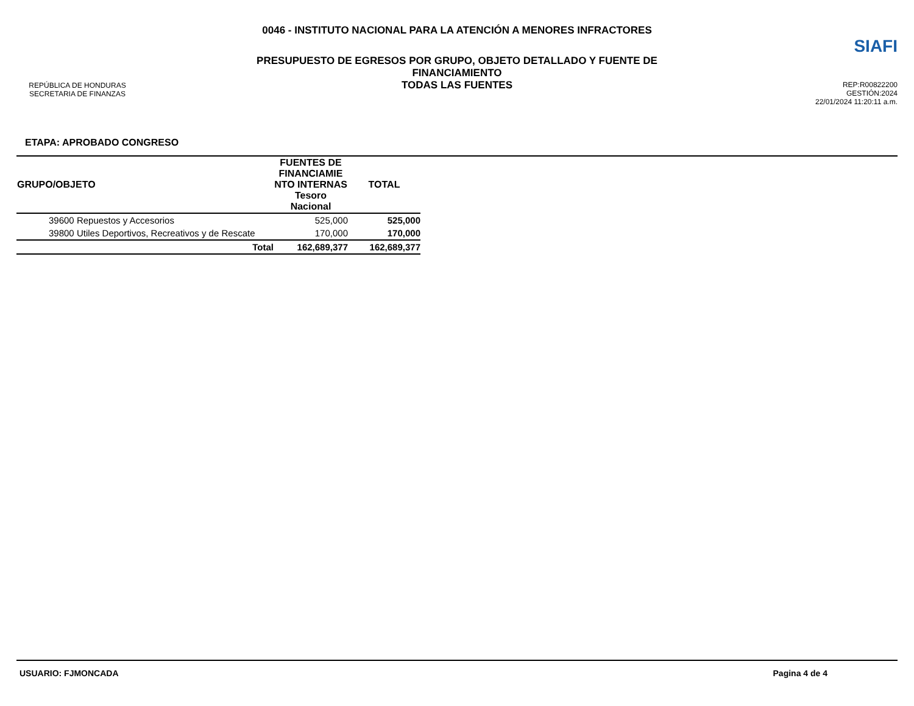REPÚBLICA DE HONDURAS
SECRETARIA DE FINANZAS
0046 - INSTITUTO NACIONAL PARA LA ATENCIÓN A MENORES INFRACTORES
PRESUPUESTO DE EGRESOS POR GRUPO, OBJETO DETALLADO Y FUENTE DE
FINANCIAMIENTO
TODAS LAS FUENTES
SIAFI
REP:R00822200
GESTIÓN:2024
22/01/2024 11:20:11 a.m.
ETAPA: APROBADO CONGRESO
| GRUPO/OBJETO | FUENTES DE FINANCIAMIE NTO INTERNAS Tesoro Nacional | TOTAL |
| --- | --- | --- |
| 39600 Repuestos y Accesorios | 525,000 | 525,000 |
| 39800 Utiles Deportivos, Recreativos y de Rescate | 170,000 | 170,000 |
| Total | 162,689,377 | 162,689,377 |
USUARIO: FJMONCADA Pagina 4 de 4